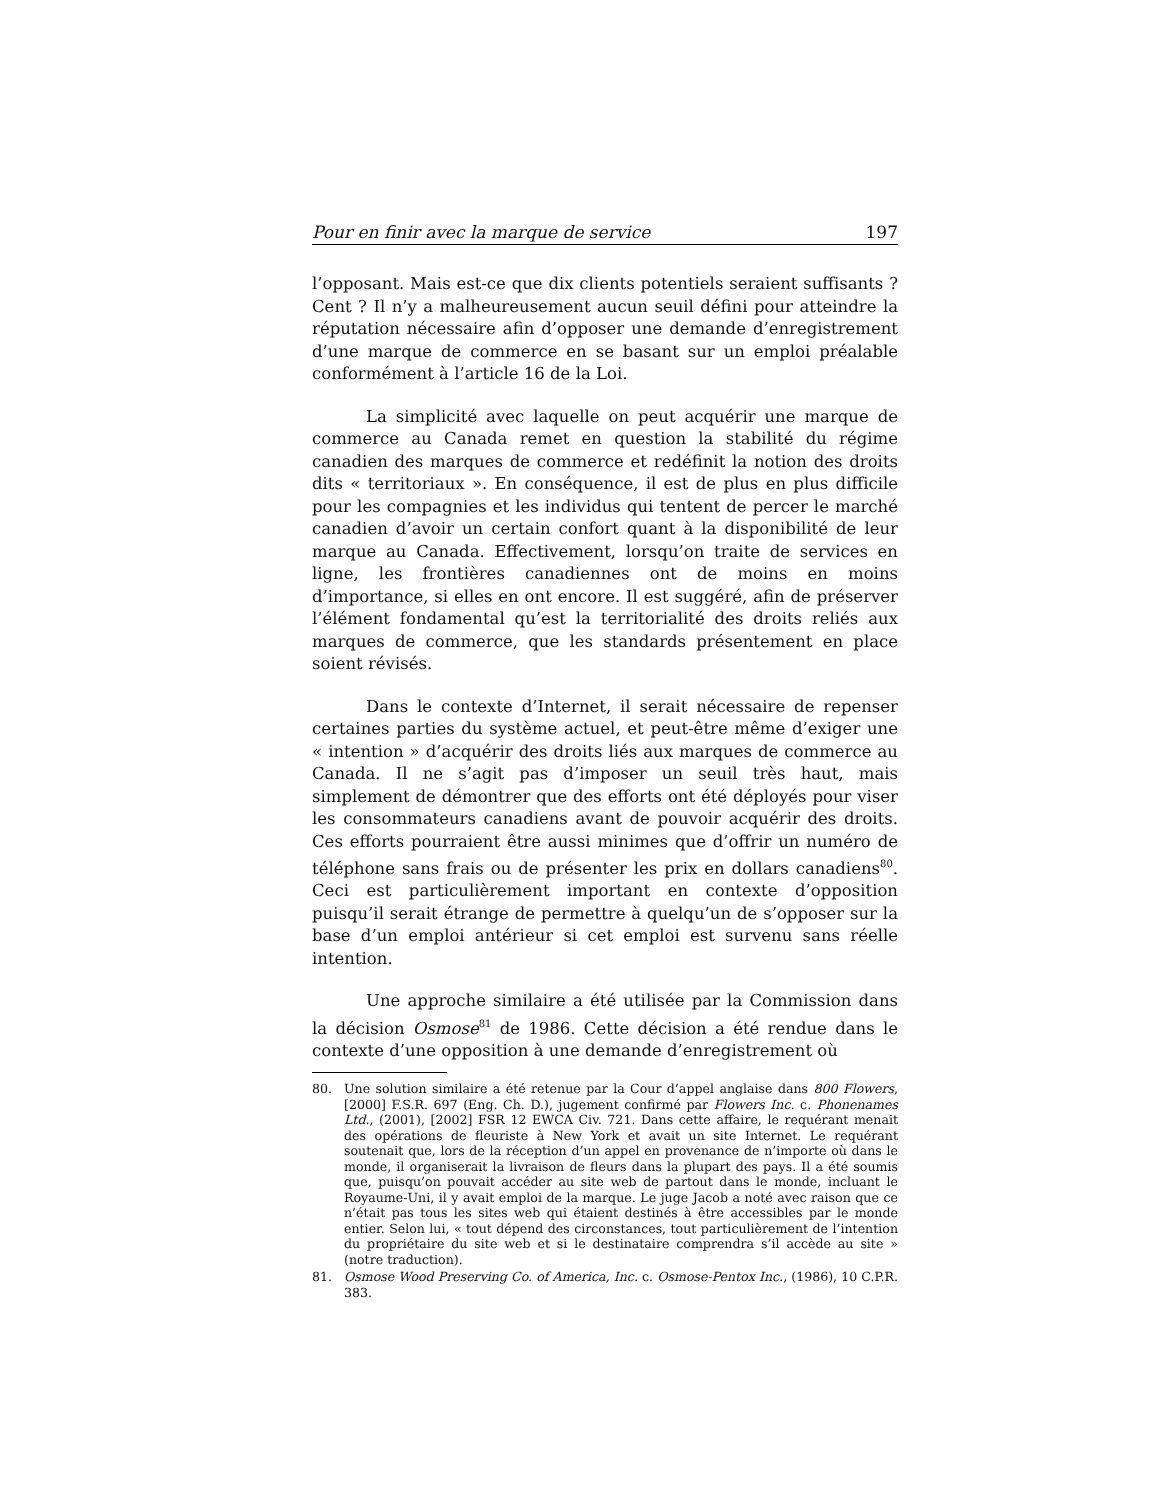Pour en finir avec la marque de service 197
l’opposant. Mais est-ce que dix clients potentiels seraient suffisants ? Cent ? Il n’y a malheureusement aucun seuil défini pour atteindre la réputation nécessaire afin d’opposer une demande d’enregistrement d’une marque de commerce en se basant sur un emploi préalable conformément à l’article 16 de la Loi.
La simplicité avec laquelle on peut acquérir une marque de commerce au Canada remet en question la stabilité du régime canadien des marques de commerce et redéfinit la notion des droits dits « territoriaux ». En conséquence, il est de plus en plus difficile pour les compagnies et les individus qui tentent de percer le marché canadien d’avoir un certain confort quant à la disponibilité de leur marque au Canada. Effectivement, lorsqu’on traite de services en ligne, les frontières canadiennes ont de moins en moins d’importance, si elles en ont encore. Il est suggéré, afin de préserver l’élément fondamental qu’est la territorialité des droits reliés aux marques de commerce, que les standards présentement en place soient révisés.
Dans le contexte d’Internet, il serait nécessaire de repenser certaines parties du système actuel, et peut-être même d’exiger une « intention » d’acquérir des droits liés aux marques de commerce au Canada. Il ne s’agit pas d’imposer un seuil très haut, mais simplement de démontrer que des efforts ont été déployés pour viser les consommateurs canadiens avant de pouvoir acquérir des droits. Ces efforts pourraient être aussi minimes que d’offrir un numéro de téléphone sans frais ou de présenter les prix en dollars canadiens<sup>80</sup>. Ceci est particulièrement important en contexte d’opposition puisqu’il serait étrange de permettre à quelqu’un de s’opposer sur la base d’un emploi antérieur si cet emploi est survenu sans réelle intention.
Une approche similaire a été utilisée par la Commission dans la décision Osmose<sup>81</sup> de 1986. Cette décision a été rendue dans le contexte d’une opposition à une demande d’enregistrement où
80. Une solution similaire a été retenue par la Cour d’appel anglaise dans 800 Flowers, [2000] F.S.R. 697 (Eng. Ch. D.), jugement confirmé par Flowers Inc. c. Phonenames Ltd., (2001), [2002] FSR 12 EWCA Civ. 721. Dans cette affaire, le requérant menait des opérations de fleuriste à New York et avait un site Internet. Le requérant soutenait que, lors de la réception d’un appel en provenance de n’importe où dans le monde, il organiserait la livraison de fleurs dans la plupart des pays. Il a été soumis que, puisqu’on pouvait accéder au site web de partout dans le monde, incluant le Royaume-Uni, il y avait emploi de la marque. Le juge Jacob a noté avec raison que ce n’était pas tous les sites web qui étaient destinés à être accessibles par le monde entier. Selon lui, « tout dépend des circonstances, tout particulièrement de l’intention du propriétaire du site web et si le destinataire comprendra s’il accède au site » (notre traduction).
81. Osmose Wood Preserving Co. of America, Inc. c. Osmose-Pentox Inc., (1986), 10 C.P.R. 383.